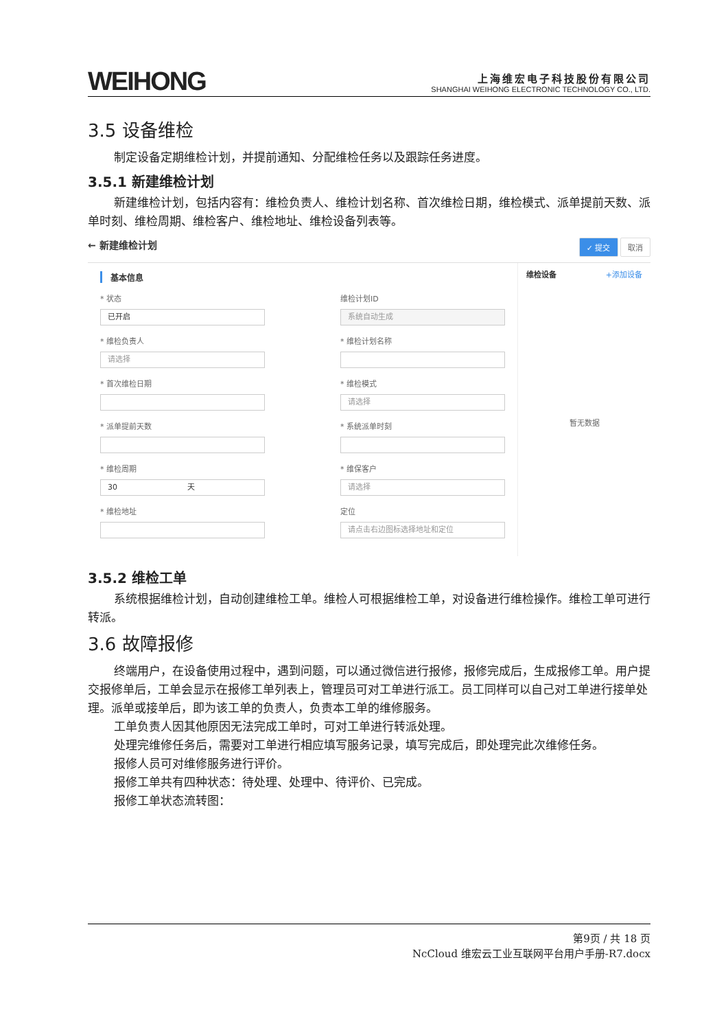WEIHONG
上海维宏电子科技股份有限公司
SHANGHAI WEIHONG ELECTRONIC TECHNOLOGY CO., LTD.
3.5 设备维检
制定设备定期维检计划，并提前通知、分配维检任务以及跟踪任务进度。
3.5.1 新建维检计划
新建维检计划，包括内容有：维检负责人、维检计划名称、首次维检日期，维检模式、派单提前天数、派单时刻、维检周期、维检客户、维检地址、维检设备列表等。
← 新建维检计划 ✓ 提交 取消
基本信息
* 状态
已开启
维检计划ID
系统自动生成
* 维检负责人
请选择
* 维检计划名称
* 首次维检日期
* 维检模式
请选择
* 派单提前天数
* 系统派单时刻
* 维检周期
30 　　　　　　　　　天
* 维保客户
请选择
* 维检地址
定位
请点击右边图标选择地址和定位
维检设备 +添加设备
暂无数据
3.5.2 维检工单
系统根据维检计划，自动创建维检工单。维检人可根据维检工单，对设备进行维检操作。维检工单可进行转派。
3.6 故障报修
终端用户，在设备使用过程中，遇到问题，可以通过微信进行报修，报修完成后，生成报修工单。用户提交报修单后，工单会显示在报修工单列表上，管理员可对工单进行派工。员工同样可以自己对工单进行接单处理。派单或接单后，即为该工单的负责人，负责本工单的维修服务。
工单负责人因其他原因无法完成工单时，可对工单进行转派处理。
处理完维修任务后，需要对工单进行相应填写服务记录，填写完成后，即处理完此次维修任务。
报修人员可对维修服务进行评价。
报修工单共有四种状态：待处理、处理中、待评价、已完成。
报修工单状态流转图：
第9页 / 共 18 页
NcCloud 维宏云工业互联网平台用户手册-R7.docx